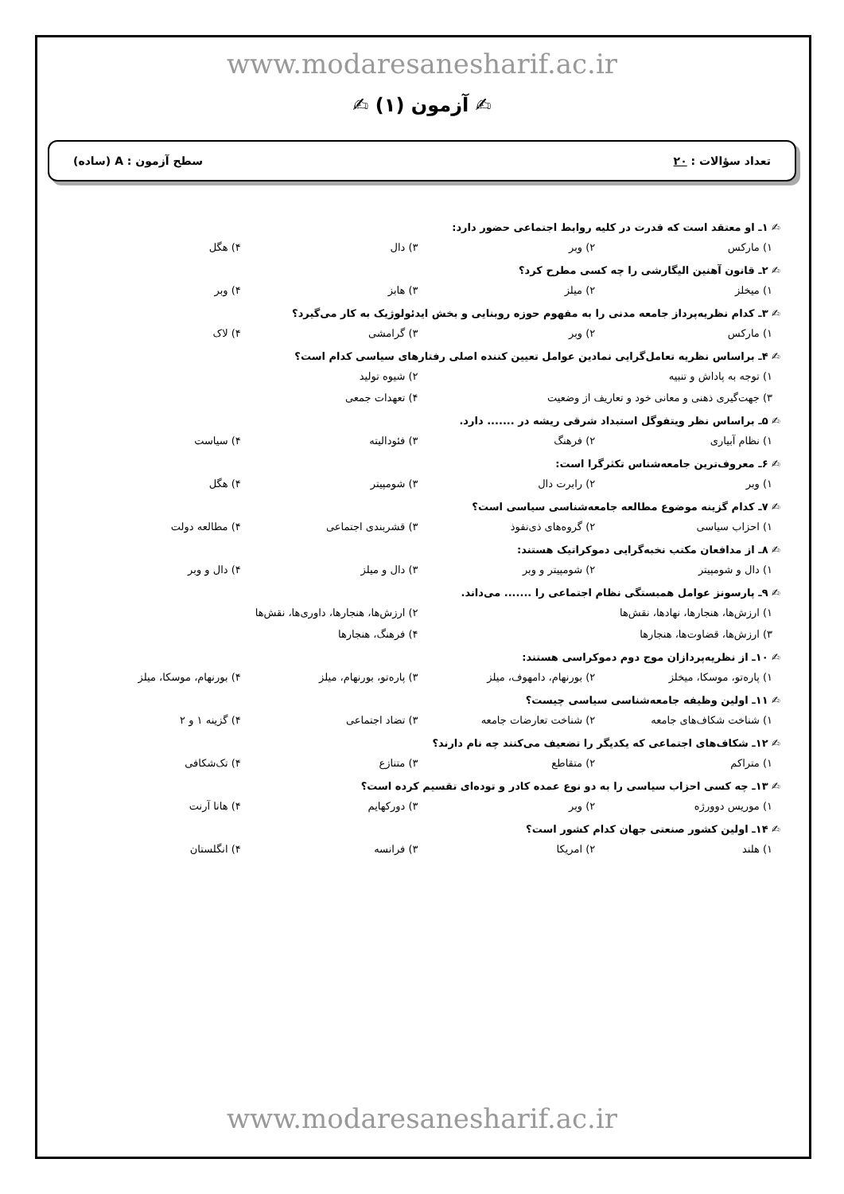www.modaresanesharif.ac.ir
✍ آزمون (۱) ✍
تعداد سؤالات : ۲۰ سطح آزمون : A (ساده)
✍ ۱ـ او معتقد است که قدرت در کلیه روابط اجتماعی حضور دارد:
۱) مارکس ۲) وبر ۳) دال ۴) هگل
✍ ۲ـ قانون آهنین الیگارشی را چه کسی مطرح کرد؟
۱) میخلز ۲) میلز ۳) هابز ۴) وبر
✍ ۳ـ کدام نظریه‌پرداز جامعه مدنی را به مفهوم حوزه روبنایی و بخش ایدئولوژیک به کار می‌گیرد؟
۱) مارکس ۲) وبر ۳) گرامشی ۴) لاک
✍ ۴ـ براساس نظریه تعامل‌گرایی نمادین عوامل تعیین کننده اصلی رفتارهای سیاسی کدام است؟
۱) توجه به پاداش و تنبیه ۲) شیوه تولید
۳) جهت‌گیری ذهنی و معانی خود و تعاریف از وضعیت ۴) تعهدات جمعی
✍ ۵ـ براساس نظر ویتفوگل استبداد شرقی ریشه در ....... دارد.
۱) نظام آبیاری ۲) فرهنگ ۳) فئودالیته ۴) سیاست
✍ ۶ـ معروف‌ترین جامعه‌شناس تکثرگرا است:
۱) وبر ۲) رابرت دال ۳) شومپیتر ۴) هگل
✍ ۷ـ کدام گزینه موضوع مطالعه جامعه‌شناسی سیاسی است؟
۱) احزاب سیاسی ۲) گروه‌های ذی‌نفوذ ۳) قشربندی اجتماعی ۴) مطالعه دولت
✍ ۸ـ از مدافعان مکتب نخبه‌گرایی دموکراتیک هستند:
۱) دال و شومپیتر ۲) شومپیتر و وبر ۳) دال و میلز ۴) دال و وبر
✍ ۹ـ پارسونز عوامل همبستگی نظام اجتماعی را ....... می‌داند.
۱) ارزش‌ها، هنجارها، نهادها، نقش‌ها ۲) ارزش‌ها، هنجارها، داوری‌ها، نقش‌ها
۳) ارزش‌ها، قضاوت‌ها، هنجارها ۴) فرهنگ، هنجارها
✍ ۱۰ـ از نظریه‌پردازان موج دوم دموکراسی هستند:
۱) پاره‌تو، موسکا، میخلز ۲) بورنهام، دامهوف، میلز ۳) پاره‌تو، بورنهام، میلز ۴) بورنهام، موسکا، میلز
✍ ۱۱ـ اولین وظیفه جامعه‌شناسی سیاسی چیست؟
۱) شناخت شکاف‌های جامعه ۲) شناخت تعارضات جامعه ۳) تضاد اجتماعی ۴) گزینه ۱ و ۲
✍ ۱۲ـ شکاف‌های اجتماعی که یکدیگر را تضعیف می‌کنند چه نام دارند؟
۱) متراکم ۲) متقاطع ۳) متنازع ۴) تک‌شکافی
✍ ۱۳ـ چه کسی احزاب سیاسی را به دو نوع عمده کادر و توده‌ای تقسیم کرده است؟
۱) موریس دوورژه ۲) وبر ۳) دورکهایم ۴) هانا آرنت
✍ ۱۴ـ اولین کشور صنعتی جهان کدام کشور است؟
۱) هلند ۲) امریکا ۳) فرانسه ۴) انگلستان
www.modaresanesharif.ac.ir